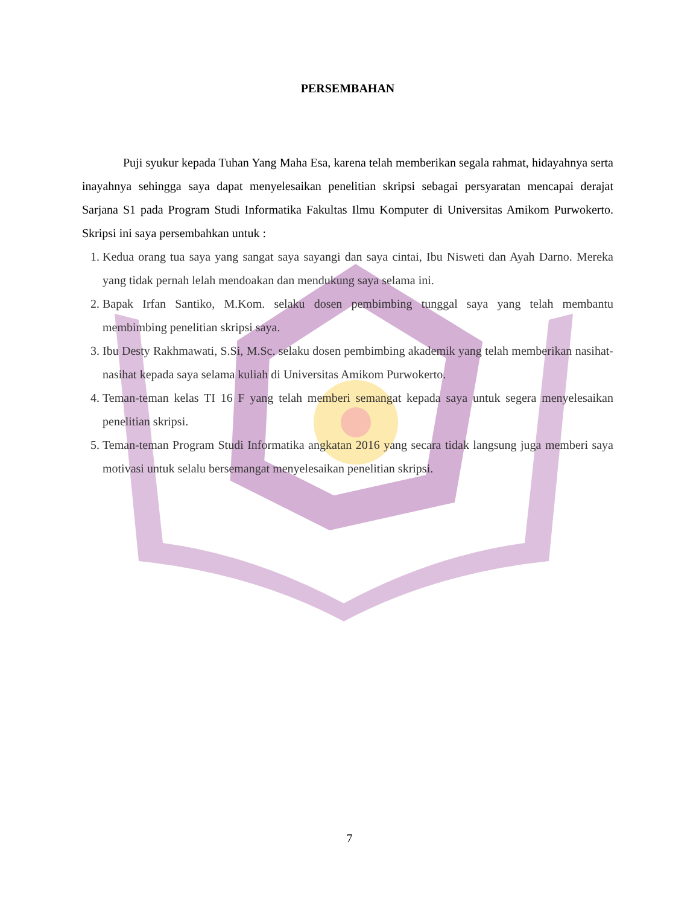PERSEMBAHAN
Puji syukur kepada Tuhan Yang Maha Esa, karena telah memberikan segala rahmat, hidayahnya serta inayahnya sehingga saya dapat menyelesaikan penelitian skripsi sebagai persyaratan mencapai derajat Sarjana S1 pada Program Studi Informatika Fakultas Ilmu Komputer di Universitas Amikom Purwokerto. Skripsi ini saya persembahkan untuk :
1. Kedua orang tua saya yang sangat saya sayangi dan saya cintai, Ibu Nisweti dan Ayah Darno. Mereka yang tidak pernah lelah mendoakan dan mendukung saya selama ini.
2. Bapak Irfan Santiko, M.Kom. selaku dosen pembimbing tunggal saya yang telah membantu membimbing penelitian skripsi saya.
3. Ibu Desty Rakhmawati, S.Si, M.Sc. selaku dosen pembimbing akademik yang telah memberikan nasihat-nasihat kepada saya selama kuliah di Universitas Amikom Purwokerto.
4. Teman-teman kelas TI 16 F yang telah memberi semangat kepada saya untuk segera menyelesaikan penelitian skripsi.
5. Teman-teman Program Studi Informatika angkatan 2016 yang secara tidak langsung juga memberi saya motivasi untuk selalu bersemangat menyelesaikan penelitian skripsi.
7